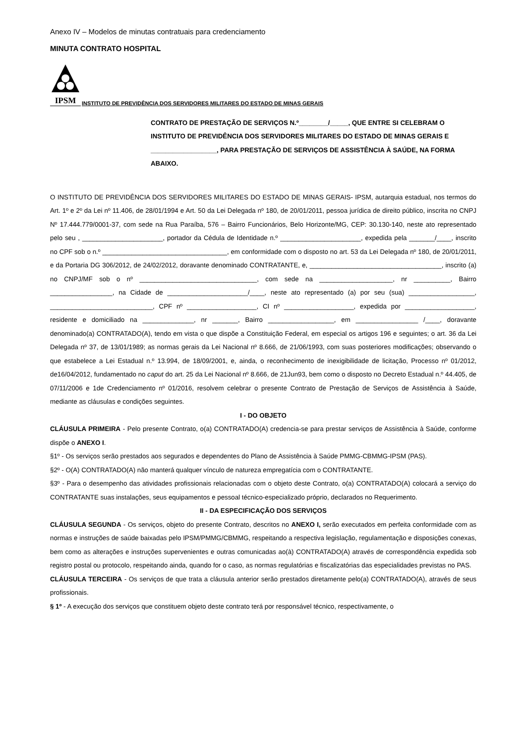Anexo IV – Modelos de minutas contratuais para credenciamento
MINUTA CONTRATO HOSPITAL
IPSM
INSTITUTO DE PREVIDÊNCIA DOS SERVIDORES MILITARES DO ESTADO DE MINAS GERAIS
CONTRATO DE PRESTAÇÃO DE SERVIÇOS N.º________/_____, QUE ENTRE SI CELEBRAM O INSTITUTO DE PREVIDÊNCIA DOS SERVIDORES MILITARES DO ESTADO DE MINAS GERAIS E __________________, PARA PRESTAÇÃO DE SERVIÇOS DE ASSISTÊNCIA À SAÚDE, NA FORMA ABAIXO.
O INSTITUTO DE PREVIDÊNCIA DOS SERVIDORES MILITARES DO ESTADO DE MINAS GERAIS- IPSM, autarquia estadual, nos termos do Art. 1º e 2º da Lei nº 11.406, de 28/01/1994 e Art. 50 da Lei Delegada nº 180, de 20/01/2011, pessoa jurídica de direito público, inscrita no CNPJ Nº 17.444.779/0001-37, com sede na Rua Paraíba, 576 – Bairro Funcionários, Belo Horizonte/MG, CEP: 30.130-140, neste ato representado pelo seu , ______________________, portador da Cédula de Identidade n.º ______________________, expedida pela _______/____, inscrito no CPF sob o n.º __________________________________, em conformidade com o disposto no art. 53 da Lei Delegada nº 180, de 20/01/2011, e da Portaria DG 306/2012, de 24/02/2012, doravante denominado CONTRATANTE, e, ____________________________________, inscrito (a) no CNPJ/MF sob o nº ________________________________, com sede na ____________________, nr __________, Bairro _________________, na Cidade de ______________________/____, neste ato representado (a) por seu (sua) __________________, ____________________________, CPF nº ___________________, CI nº ___________________, expedida por ___________________, residente e domiciliado na ______________, nr _______, Bairro __________________, em _________________ /____, doravante denominado(a) CONTRATADO(A), tendo em vista o que dispõe a Constituição Federal, em especial os artigos 196 e seguintes; o art. 36 da Lei Delegada nº 37, de 13/01/1989; as normas gerais da Lei Nacional nº 8.666, de 21/06/1993, com suas posteriores modificações; observando o que estabelece a Lei Estadual n.º 13.994, de 18/09/2001, e, ainda, o reconhecimento de inexigibilidade de licitação, Processo nº 01/2012, de16/04/2012, fundamentado no caput do art. 25 da Lei Nacional nº 8.666, de 21Jun93, bem como o disposto no Decreto Estadual n.º 44.405, de 07/11/2006 e 1de Credenciamento nº 01/2016, resolvem celebrar o presente Contrato de Prestação de Serviços de Assistência à Saúde, mediante as cláusulas e condições seguintes.
I - DO OBJETO
CLÁUSULA PRIMEIRA - Pelo presente Contrato, o(a) CONTRATADO(A) credencia-se para prestar serviços de Assistência à Saúde, conforme dispõe o ANEXO I.
§1º - Os serviços serão prestados aos segurados e dependentes do Plano de Assistência à Saúde PMMG-CBMMG-IPSM (PAS).
§2º - O(A) CONTRATADO(A) não manterá qualquer vínculo de natureza empregatícia com o CONTRATANTE.
§3º - Para o desempenho das atividades profissionais relacionadas com o objeto deste Contrato, o(a) CONTRATADO(A) colocará a serviço do CONTRATANTE suas instalações, seus equipamentos e pessoal técnico-especializado próprio, declarados no Requerimento.
II - DA ESPECIFICAÇÃO DOS SERVIÇOS
CLÁUSULA SEGUNDA - Os serviços, objeto do presente Contrato, descritos no ANEXO I, serão executados em perfeita conformidade com as normas e instruções de saúde baixadas pelo IPSM/PMMG/CBMMG, respeitando a respectiva legislação, regulamentação e disposições conexas, bem como as alterações e instruções supervenientes e outras comunicadas ao(à) CONTRATADO(A) através de correspondência expedida sob registro postal ou protocolo, respeitando ainda, quando for o caso, as normas regulatórias e fiscalizatórias das especialidades previstas no PAS.
CLÁUSULA TERCEIRA - Os serviços de que trata a cláusula anterior serão prestados diretamente pelo(a) CONTRATADO(A), através de seus profissionais.
§ 1º - A execução dos serviços que constituem objeto deste contrato terá por responsável técnico, respectivamente, o